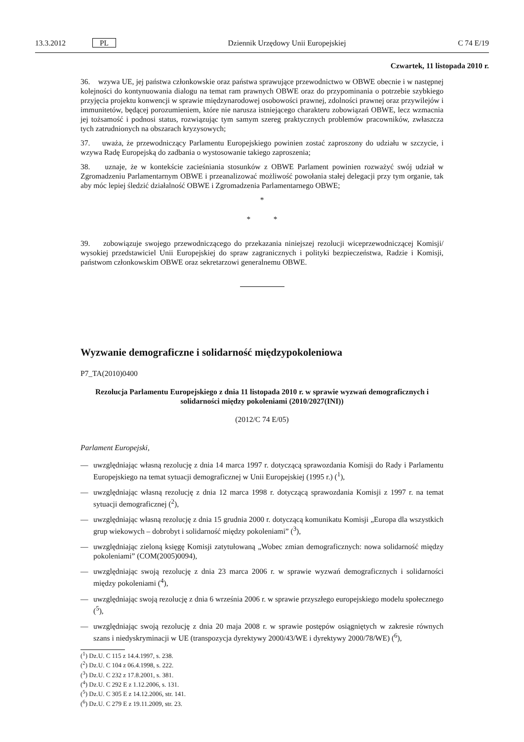13.3.2012 PL Dziennik Urzędowy Unii Europejskiej C 74 E/19
Czwartek, 11 listopada 2010 r.
36. wzywa UE, jej państwa członkowskie oraz państwa sprawujące przewodnictwo w OBWE obecnie i w następnej kolejności do kontynuowania dialogu na temat ram prawnych OBWE oraz do przypominania o potrzebie szybkiego przyjęcia projektu konwencji w sprawie międzynarodowej osobowości prawnej, zdolności prawnej oraz przywilejów i immunitetów, będącej porozumieniem, które nie narusza istniejącego charakteru zobowiązań OBWE, lecz wzmacnia jej tożsamość i podnosi status, rozwiązując tym samym szereg praktycznych problemów pracowników, zwłaszcza tych zatrudnionych na obszarach kryzysowych;
37. uważa, że przewodniczący Parlamentu Europejskiego powinien zostać zaproszony do udziału w szczycie, i wzywa Radę Europejską do zadbania o wystosowanie takiego zaproszenia;
38. uznaje, że w kontekście zacieśniania stosunków z OBWE Parlament powinien rozważyć swój udział w Zgromadzeniu Parlamentarnym OBWE i przeanalizować możliwość powołania stałej delegacji przy tym organie, tak aby móc lepiej śledzić działalność OBWE i Zgromadzenia Parlamentarnego OBWE;
*
* *
39. zobowiązuje swojego przewodniczącego do przekazania niniejszej rezolucji wiceprzewodniczącej Komisji/ wysokiej przedstawiciel Unii Europejskiej do spraw zagranicznych i polityki bezpieczeństwa, Radzie i Komisji, państwom członkowskim OBWE oraz sekretarzowi generalnemu OBWE.
Wyzwanie demograficzne i solidarność międzypokoleniowa
P7_TA(2010)0400
Rezolucja Parlamentu Europejskiego z dnia 11 listopada 2010 r. w sprawie wyzwań demograficznych i solidarności między pokoleniami (2010/2027(INI))
(2012/C 74 E/05)
Parlament Europejski,
— uwzględniając własną rezolucję z dnia 14 marca 1997 r. dotyczącą sprawozdania Komisji do Rady i Parlamentu Europejskiego na temat sytuacji demograficznej w Unii Europejskiej (1995 r.) (<sup>1</sup>),
— uwzględniając własną rezolucję z dnia 12 marca 1998 r. dotyczącą sprawozdania Komisji z 1997 r. na temat sytuacji demograficznej (<sup>2</sup>),
— uwzględniając własną rezolucję z dnia 15 grudnia 2000 r. dotyczącą komunikatu Komisji „Europa dla wszystkich grup wiekowych – dobrobyt i solidarność między pokoleniami” (<sup>3</sup>),
— uwzględniając zieloną księgę Komisji zatytułowaną „Wobec zmian demograficznych: nowa solidarność między pokoleniami” (COM(2005)0094),
— uwzględniając swoją rezolucję z dnia 23 marca 2006 r. w sprawie wyzwań demograficznych i solidarności między pokoleniami (<sup>4</sup>),
— uwzględniając swoją rezolucję z dnia 6 września 2006 r. w sprawie przyszłego europejskiego modelu społecznego (<sup>5</sup>),
— uwzględniając swoją rezolucję z dnia 20 maja 2008 r. w sprawie postępów osiągniętych w zakresie równych szans i niedyskryminacji w UE (transpozycja dyrektywy 2000/43/WE i dyrektywy 2000/78/WE) (<sup>6</sup>),
(<sup>1</sup>) Dz.U. C 115 z 14.4.1997, s. 238.
(<sup>2</sup>) Dz.U. C 104 z 06.4.1998, s. 222.
(<sup>3</sup>) Dz.U. C 232 z 17.8.2001, s. 381.
(<sup>4</sup>) Dz.U. C 292 E z 1.12.2006, s. 131.
(<sup>5</sup>) Dz.U. C 305 E z 14.12.2006, str. 141.
(<sup>6</sup>) Dz.U. C 279 E z 19.11.2009, str. 23.